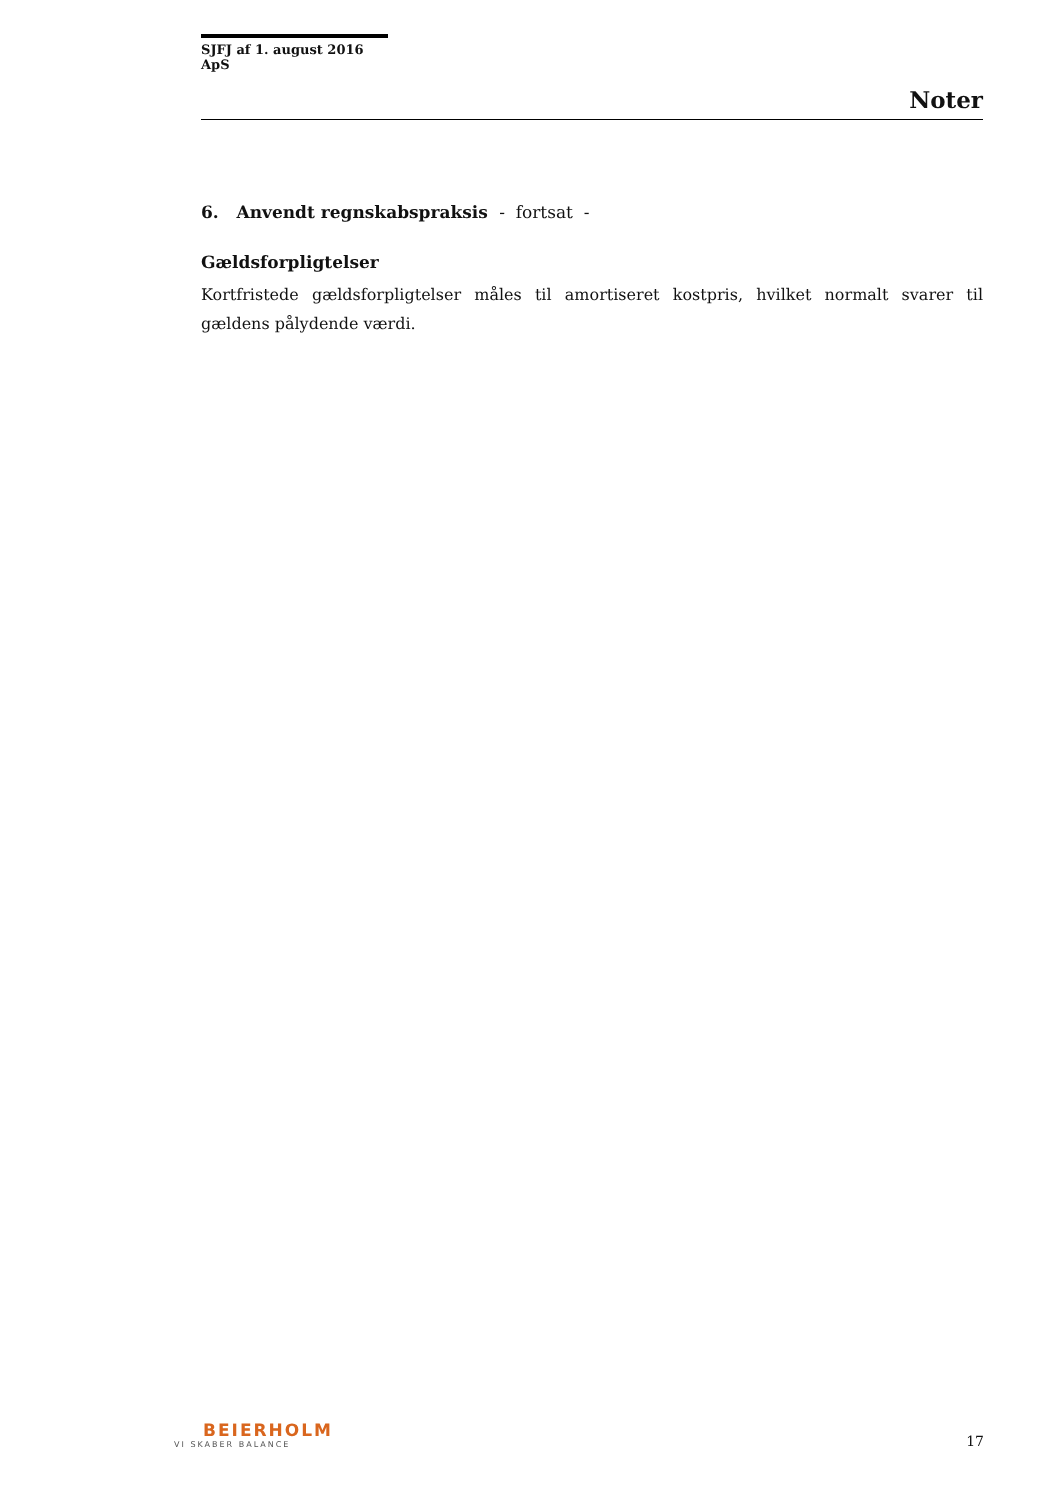SJFJ af 1. august 2016 ApS
Noter
6. Anvendt regnskabspraksis - fortsat -
Gældsforpligtelser
Kortfristede gældsforpligtelser måles til amortiseret kostpris, hvilket normalt svarer til gældens pålydende værdi.
BEIERHOLM
VI SKABER BALANCE
17